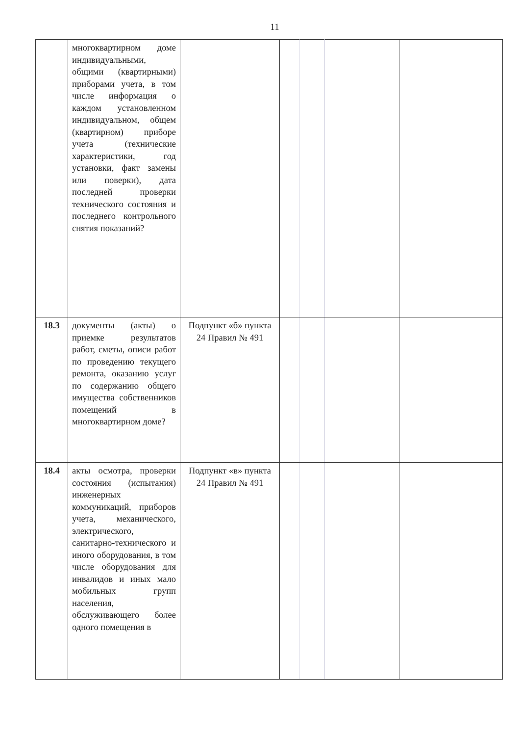11
| | многоквартирном доме индивидуальными, общими (квартирными) приборами учета, в том числе информация о каждом установленном индивидуальном, общем (квартирном) приборе учета (технические характеристики, год установки, факт замены или поверки), дата последней проверки технического состояния и последнего контрольного снятия показаний? | | | | | |
| 18.3 | документы (акты) о приемке результатов работ, сметы, описи работ по проведению текущего ремонта, оказанию услуг по содержанию общего имущества собственников помещений в многоквартирном доме? | Подпункт «б» пункта 24 Правил № 491 | | | | |
| 18.4 | акты осмотра, проверки состояния (испытания) инженерных коммуникаций, приборов учета, механического, электрического, санитарно-технического и иного оборудования, в том числе оборудования для инвалидов и иных мало мобильных групп населения, обслуживающего более одного помещения в | Подпункт «в» пункта 24 Правил № 491 | | | | |